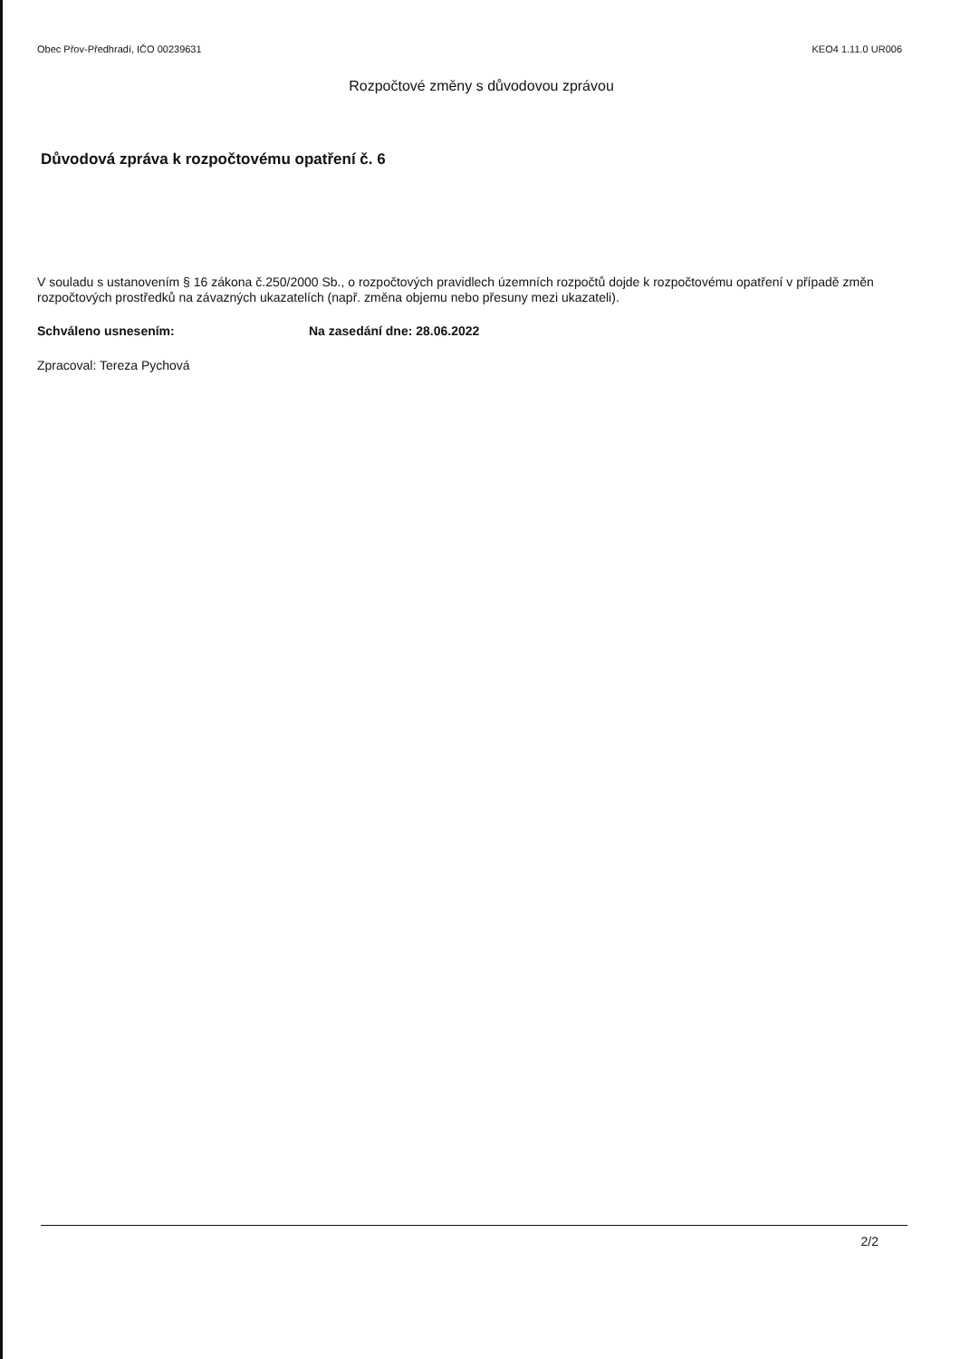Obec Přov-Předhradí, IČO 00239631 KEO4 1.11.0 UR006
Rozpočtové změny s důvodovou zprávou
Důvodová zpráva k rozpočtovému opatření č. 6
V souladu s ustanovením § 16 zákona č.250/2000 Sb., o rozpočtových pravidlech územních rozpočtů dojde k rozpočtovému opatření v případě změn rozpočtových prostředků na závazných ukazatelích (např. změna objemu nebo přesuny mezi ukazateli).
Schváleno usnesením: Na zasedání dne: 28.06.2022
Zpracoval: Tereza Pychová
2/2